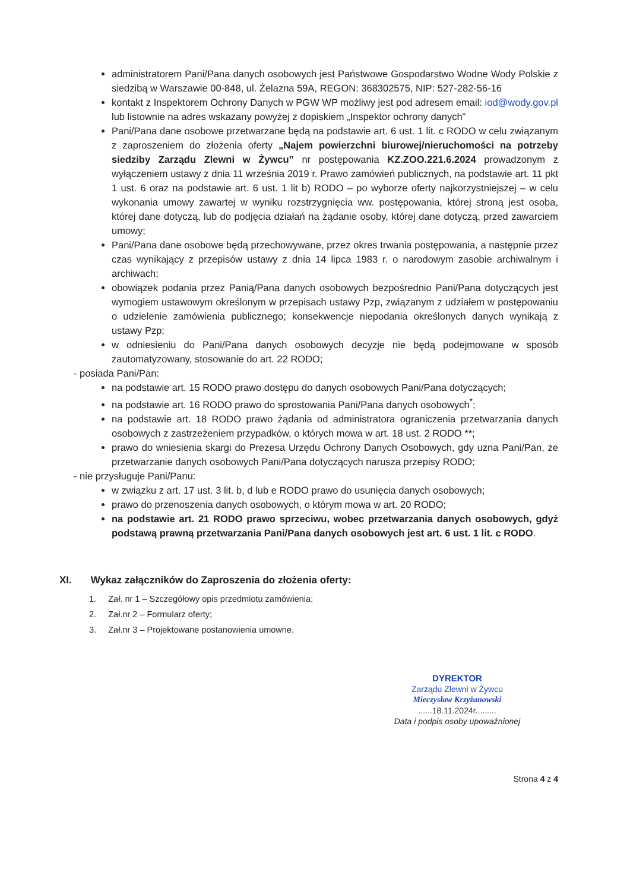administratorem Pani/Pana danych osobowych jest Państwowe Gospodarstwo Wodne Wody Polskie z siedzibą w Warszawie 00-848, ul. Żelazna 59A, REGON: 368302575, NIP: 527-282-56-16
kontakt z Inspektorem Ochrony Danych w PGW WP możliwy jest pod adresem email: iod@wody.gov.pl lub listownie na adres wskazany powyżej z dopiskiem „Inspektor ochrony danych”
Pani/Pana dane osobowe przetwarzane będą na podstawie art. 6 ust. 1 lit. c RODO w celu związanym z zaproszeniem do złożenia oferty „Najem powierzchni biurowej/nieruchomości na potrzeby siedziby Zarządu Zlewni w Żywcu” nr postępowania KZ.ZOO.221.6.2024 prowadzonym z wyłączeniem ustawy z dnia 11 września 2019 r. Prawo zamówień publicznych, na podstawie art. 11 pkt 1 ust. 6 oraz na podstawie art. 6 ust. 1 lit b) RODO – po wyborze oferty najkorzystniejszej – w celu wykonania umowy zawartej w wyniku rozstrzygnięcia ww. postępowania, której stroną jest osoba, której dane dotyczą, lub do podjęcia działań na żądanie osoby, której dane dotyczą, przed zawarciem umowy;
Pani/Pana dane osobowe będą przechowywane, przez okres trwania postępowania, a następnie przez czas wynikający z przepisów ustawy z dnia 14 lipca 1983 r. o narodowym zasobie archiwalnym i archiwach;
obowiązek podania przez Panią/Pana danych osobowych bezpośrednio Pani/Pana dotyczących jest wymogiem ustawowym określonym w przepisach ustawy Pzp, związanym z udziałem w postępowaniu o udzielenie zamówienia publicznego; konsekwencje niepodania określonych danych wynikają z ustawy Pzp;
w odniesieniu do Pani/Pana danych osobowych decyzje nie będą podejmowane w sposób zautomatyzowany, stosowanie do art. 22 RODO;
- posiada Pani/Pan:
na podstawie art. 15 RODO prawo dostępu do danych osobowych Pani/Pana dotyczących;
na podstawie art. 16 RODO prawo do sprostowania Pani/Pana danych osobowych<sup>*</sup>;
na podstawie art. 18 RODO prawo żądania od administratora ograniczenia przetwarzania danych osobowych z zastrzeżeniem przypadków, o których mowa w art. 18 ust. 2 RODO **;
prawo do wniesienia skargi do Prezesa Urzędu Ochrony Danych Osobowych, gdy uzna Pani/Pan, że przetwarzanie danych osobowych Pani/Pana dotyczących narusza przepisy RODO;
- nie przysługuje Pani/Panu:
w związku z art. 17 ust. 3 lit. b, d lub e RODO prawo do usunięcia danych osobowych;
prawo do przenoszenia danych osobowych, o którym mowa w art. 20 RODO;
na podstawie art. 21 RODO prawo sprzeciwu, wobec przetwarzania danych osobowych, gdyż podstawą prawną przetwarzania Pani/Pana danych osobowych jest art. 6 ust. 1 lit. c RODO.
XI. Wykaz załączników do Zaproszenia do złożenia oferty:
1. Zał. nr 1 – Szczegółowy opis przedmiotu zamówienia;
2. Zał.nr 2 – Formularz oferty;
3. Zał.nr 3 – Projektowane postanowienia umowne.
DYREKTOR
Zarządu Zlewni w Żywcu
Mieczysław Krzyżanowski
......18.11.2024r.........
Data i podpis osoby upoważnionej
Strona 4 z 4